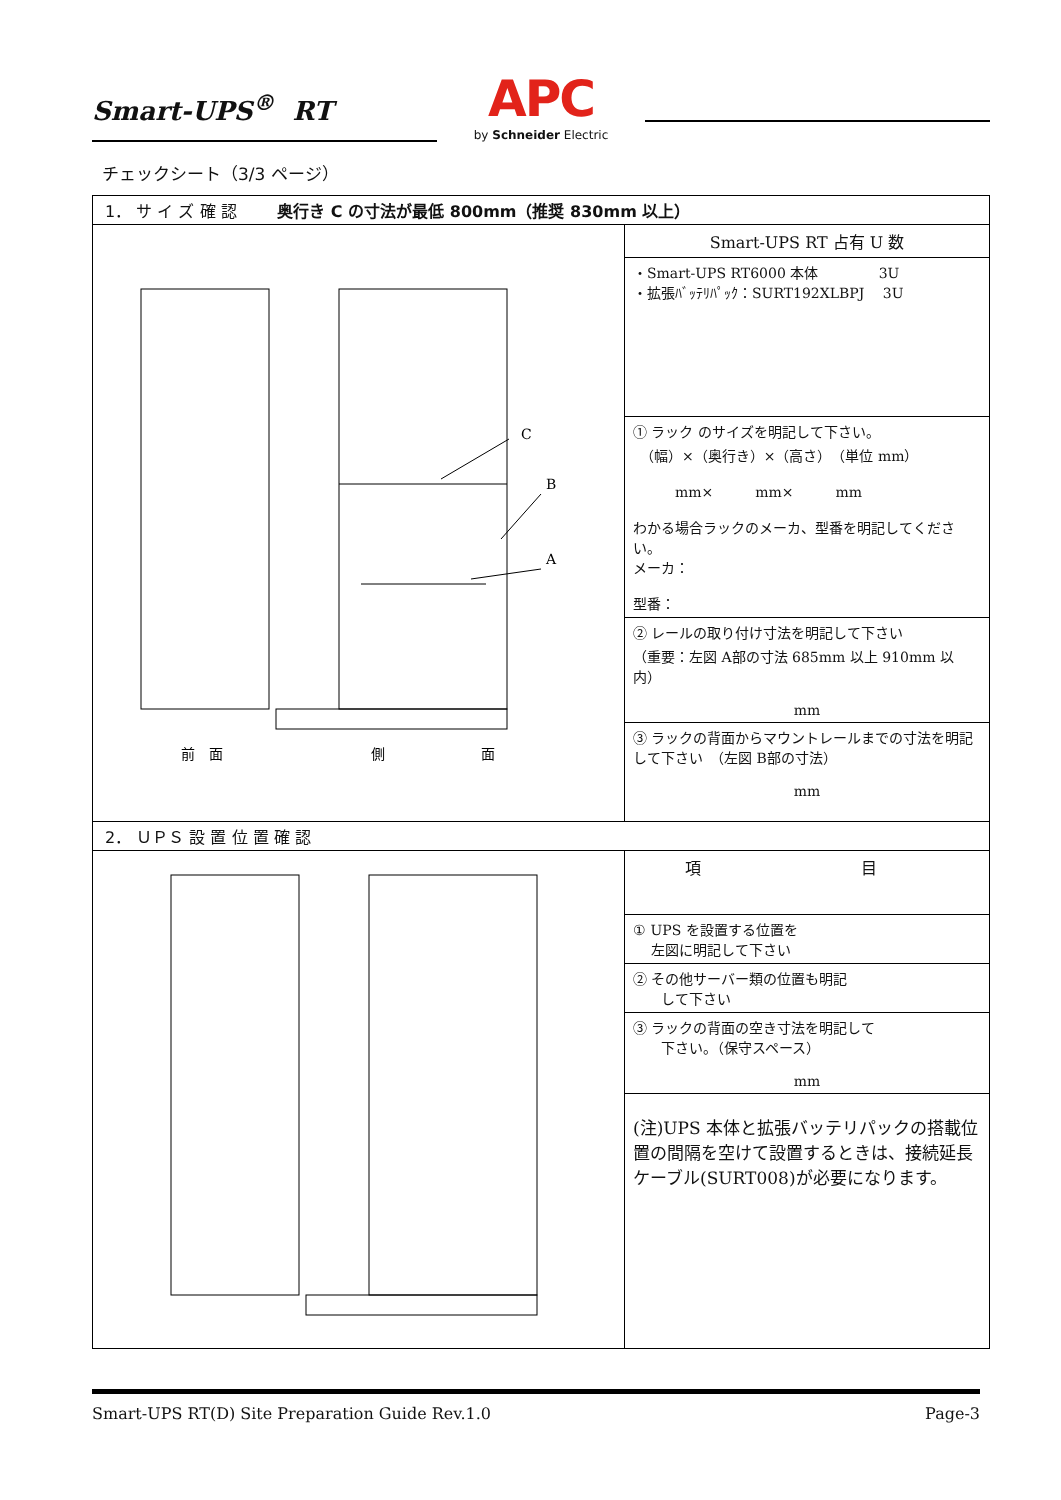Smart-UPS<sup>®</sup> RT
APC
by Schneider Electric
チェックシート（3/3 ページ）
| 1． サ イ ズ 確 認 奥行き C の寸法が最低 800mm（推奨 830mm 以上） | |
| C B A 前 面 側 面 | Smart-UPS RT 占有 U 数 |
| | ・Smart-UPS RT6000 本体 3U ・拡張ﾊﾞｯﾃﾘﾊﾟｯｸ：SURT192XLBPJ 3U |
| | ① ラック のサイズを明記して下さい。 （幅）×（奥行き）×（高さ） （単位 mm） mm× mm× mm わかる場合ラックのメーカ、型番を明記してください。 メーカ： 型番： |
| | ② レールの取り付け寸法を明記して下さい （重要：左図 A部の寸法 685mm 以上 910mm 以内） mm |
| | ③ ラックの背面からマウントレールまでの寸法を明記して下さい （左図 B部の寸法） mm |
| 2． ＵＰＳ 設 置 位 置 確 認 | |
| | 項 目 |
| | ① UPS を設置する位置を 左図に明記して下さい |
| | ② その他サーバー類の位置も明記 して下さい |
| | ③ ラックの背面の空き寸法を明記して 下さい。（保守スペース） mm |
| | (注)UPS 本体と拡張バッテリパックの搭載位置の間隔を空けて設置するときは、接続延長ケーブル(SURT008)が必要になります。 |
Smart-UPS RT(D) Site Preparation Guide Rev.1.0 Page-3